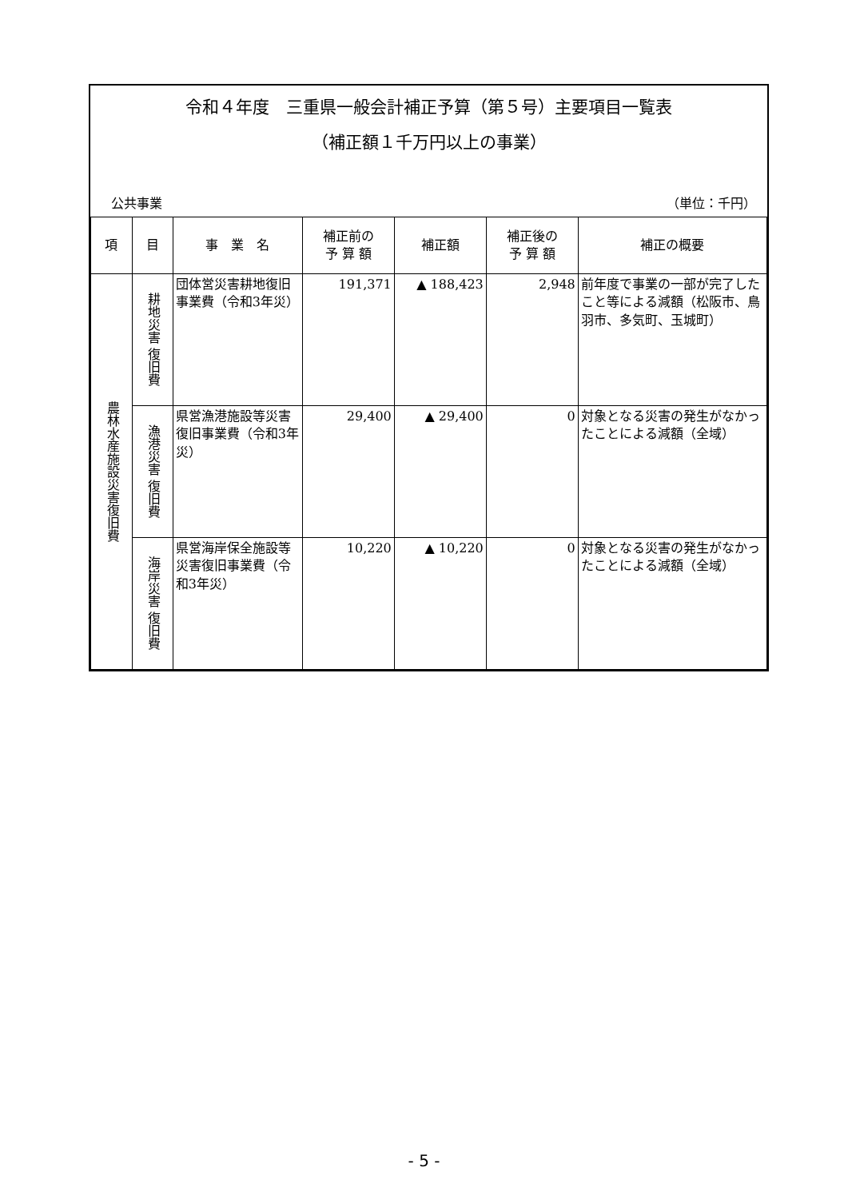令和４年度　三重県一般会計補正予算（第５号）主要項目一覧表
（補正額１千万円以上の事業）
公共事業 （単位：千円）
| 項 | 目 | 事 業 名 | 補正前の 予 算 額 | 補正額 | 補正後の 予 算 額 | 補正の概要 |
| --- | --- | --- | --- | --- | --- | --- |
| 農林水産施設災害復旧費 | 耕地災害 復旧費 | 団体営災害耕地復旧事業費（令和3年災） | 191,371 | ▲ 188,423 | 2,948 | 前年度で事業の一部が完了したこと等による減額（松阪市、鳥羽市、多気町、玉城町） |
| | 漁港災害 復旧費 | 県営漁港施設等災害復旧事業費（令和3年災） | 29,400 | ▲ 29,400 | 0 | 対象となる災害の発生がなかったことによる減額（全域） |
| | 海岸災害 復旧費 | 県営海岸保全施設等災害復旧事業費（令和3年災） | 10,220 | ▲ 10,220 | 0 | 対象となる災害の発生がなかったことによる減額（全域） |
- 5 -